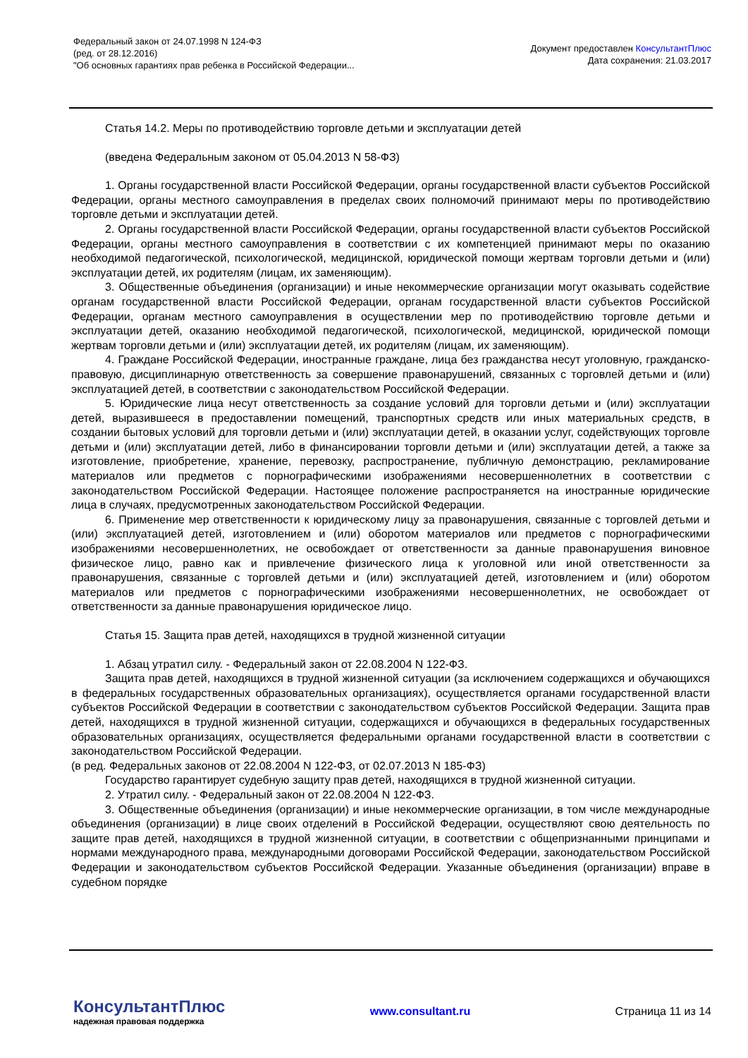Федеральный закон от 24.07.1998 N 124-ФЗ
(ред. от 28.12.2016)
"Об основных гарантиях прав ребенка в Российской Федерации...
Документ предоставлен КонсультантПлюс
Дата сохранения: 21.03.2017
Статья 14.2. Меры по противодействию торговле детьми и эксплуатации детей
(введена Федеральным законом от 05.04.2013 N 58-ФЗ)
1. Органы государственной власти Российской Федерации, органы государственной власти субъектов Российской Федерации, органы местного самоуправления в пределах своих полномочий принимают меры по противодействию торговле детьми и эксплуатации детей.
2. Органы государственной власти Российской Федерации, органы государственной власти субъектов Российской Федерации, органы местного самоуправления в соответствии с их компетенцией принимают меры по оказанию необходимой педагогической, психологической, медицинской, юридической помощи жертвам торговли детьми и (или) эксплуатации детей, их родителям (лицам, их заменяющим).
3. Общественные объединения (организации) и иные некоммерческие организации могут оказывать содействие органам государственной власти Российской Федерации, органам государственной власти субъектов Российской Федерации, органам местного самоуправления в осуществлении мер по противодействию торговле детьми и эксплуатации детей, оказанию необходимой педагогической, психологической, медицинской, юридической помощи жертвам торговли детьми и (или) эксплуатации детей, их родителям (лицам, их заменяющим).
4. Граждане Российской Федерации, иностранные граждане, лица без гражданства несут уголовную, гражданско-правовую, дисциплинарную ответственность за совершение правонарушений, связанных с торговлей детьми и (или) эксплуатацией детей, в соответствии с законодательством Российской Федерации.
5. Юридические лица несут ответственность за создание условий для торговли детьми и (или) эксплуатации детей, выразившееся в предоставлении помещений, транспортных средств или иных материальных средств, в создании бытовых условий для торговли детьми и (или) эксплуатации детей, в оказании услуг, содействующих торговле детьми и (или) эксплуатации детей, либо в финансировании торговли детьми и (или) эксплуатации детей, а также за изготовление, приобретение, хранение, перевозку, распространение, публичную демонстрацию, рекламирование материалов или предметов с порнографическими изображениями несовершеннолетних в соответствии с законодательством Российской Федерации. Настоящее положение распространяется на иностранные юридические лица в случаях, предусмотренных законодательством Российской Федерации.
6. Применение мер ответственности к юридическому лицу за правонарушения, связанные с торговлей детьми и (или) эксплуатацией детей, изготовлением и (или) оборотом материалов или предметов с порнографическими изображениями несовершеннолетних, не освобождает от ответственности за данные правонарушения виновное физическое лицо, равно как и привлечение физического лица к уголовной или иной ответственности за правонарушения, связанные с торговлей детьми и (или) эксплуатацией детей, изготовлением и (или) оборотом материалов или предметов с порнографическими изображениями несовершеннолетних, не освобождает от ответственности за данные правонарушения юридическое лицо.
Статья 15. Защита прав детей, находящихся в трудной жизненной ситуации
1. Абзац утратил силу. - Федеральный закон от 22.08.2004 N 122-ФЗ.
Защита прав детей, находящихся в трудной жизненной ситуации (за исключением содержащихся и обучающихся в федеральных государственных образовательных организациях), осуществляется органами государственной власти субъектов Российской Федерации в соответствии с законодательством субъектов Российской Федерации. Защита прав детей, находящихся в трудной жизненной ситуации, содержащихся и обучающихся в федеральных государственных образовательных организациях, осуществляется федеральными органами государственной власти в соответствии с законодательством Российской Федерации.
(в ред. Федеральных законов от 22.08.2004 N 122-ФЗ, от 02.07.2013 N 185-ФЗ)
Государство гарантирует судебную защиту прав детей, находящихся в трудной жизненной ситуации.
2. Утратил силу. - Федеральный закон от 22.08.2004 N 122-ФЗ.
3. Общественные объединения (организации) и иные некоммерческие организации, в том числе международные объединения (организации) в лице своих отделений в Российской Федерации, осуществляют свою деятельность по защите прав детей, находящихся в трудной жизненной ситуации, в соответствии с общепризнанными принципами и нормами международного права, международными договорами Российской Федерации, законодательством Российской Федерации и законодательством субъектов Российской Федерации. Указанные объединения (организации) вправе в судебном порядке
КонсультантПлюс
надежная правовая поддержка
www.consultant.ru Страница 11 из 14